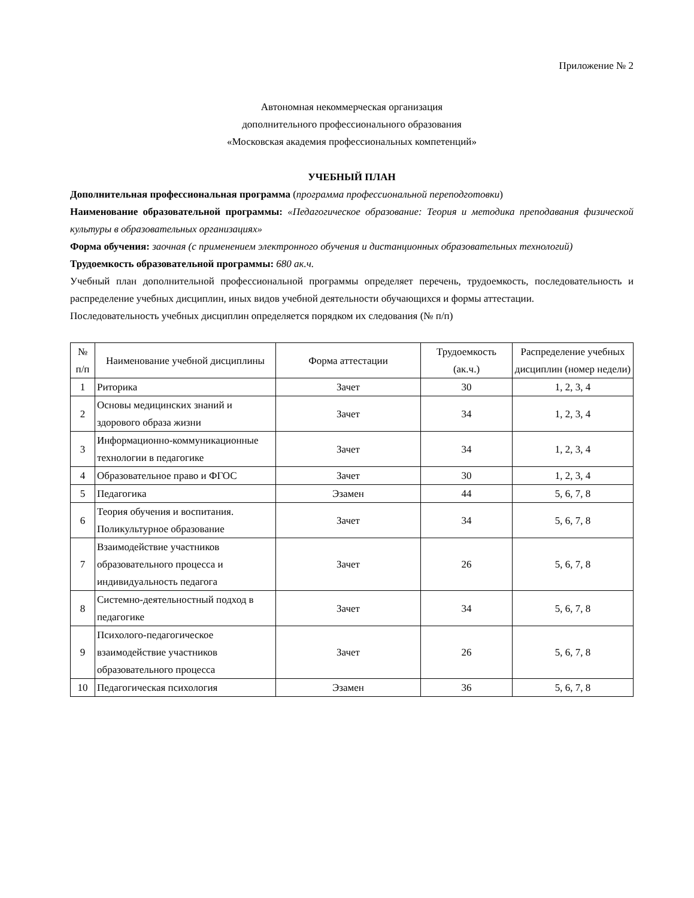Приложение № 2
Автономная некоммерческая организация
дополнительного профессионального образования
«Московская академия профессиональных компетенций»
УЧЕБНЫЙ ПЛАН
Дополнительная профессиональная программа (программа профессиональной переподготовки)
Наименование образовательной программы: «Педагогическое образование: Теория и методика преподавания физической культуры в образовательных организациях»
Форма обучения: заочная (с применением электронного обучения и дистанционных образовательных технологий)
Трудоемкость образовательной программы: 680 ак.ч.
Учебный план дополнительной профессиональной программы определяет перечень, трудоемкость, последовательность и распределение учебных дисциплин, иных видов учебной деятельности обучающихся и формы аттестации.
Последовательность учебных дисциплин определяется порядком их следования (№ п/п)
| № п/п | Наименование учебной дисциплины | Форма аттестации | Трудоемкость (ак.ч.) | Распределение учебных дисциплин (номер недели) |
| --- | --- | --- | --- | --- |
| 1 | Риторика | Зачет | 30 | 1, 2, 3, 4 |
| 2 | Основы медицинских знаний и здорового образа жизни | Зачет | 34 | 1, 2, 3, 4 |
| 3 | Информационно-коммуникационные технологии в педагогике | Зачет | 34 | 1, 2, 3, 4 |
| 4 | Образовательное право и ФГОС | Зачет | 30 | 1, 2, 3, 4 |
| 5 | Педагогика | Эзамен | 44 | 5, 6, 7, 8 |
| 6 | Теория обучения и воспитания. Поликультурное образование | Зачет | 34 | 5, 6, 7, 8 |
| 7 | Взаимодействие участников образовательного процесса и индивидуальность педагога | Зачет | 26 | 5, 6, 7, 8 |
| 8 | Системно-деятельностный подход в педагогике | Зачет | 34 | 5, 6, 7, 8 |
| 9 | Психолого-педагогическое взаимодействие участников образовательного процесса | Зачет | 26 | 5, 6, 7, 8 |
| 10 | Педагогическая психология | Эзамен | 36 | 5, 6, 7, 8 |